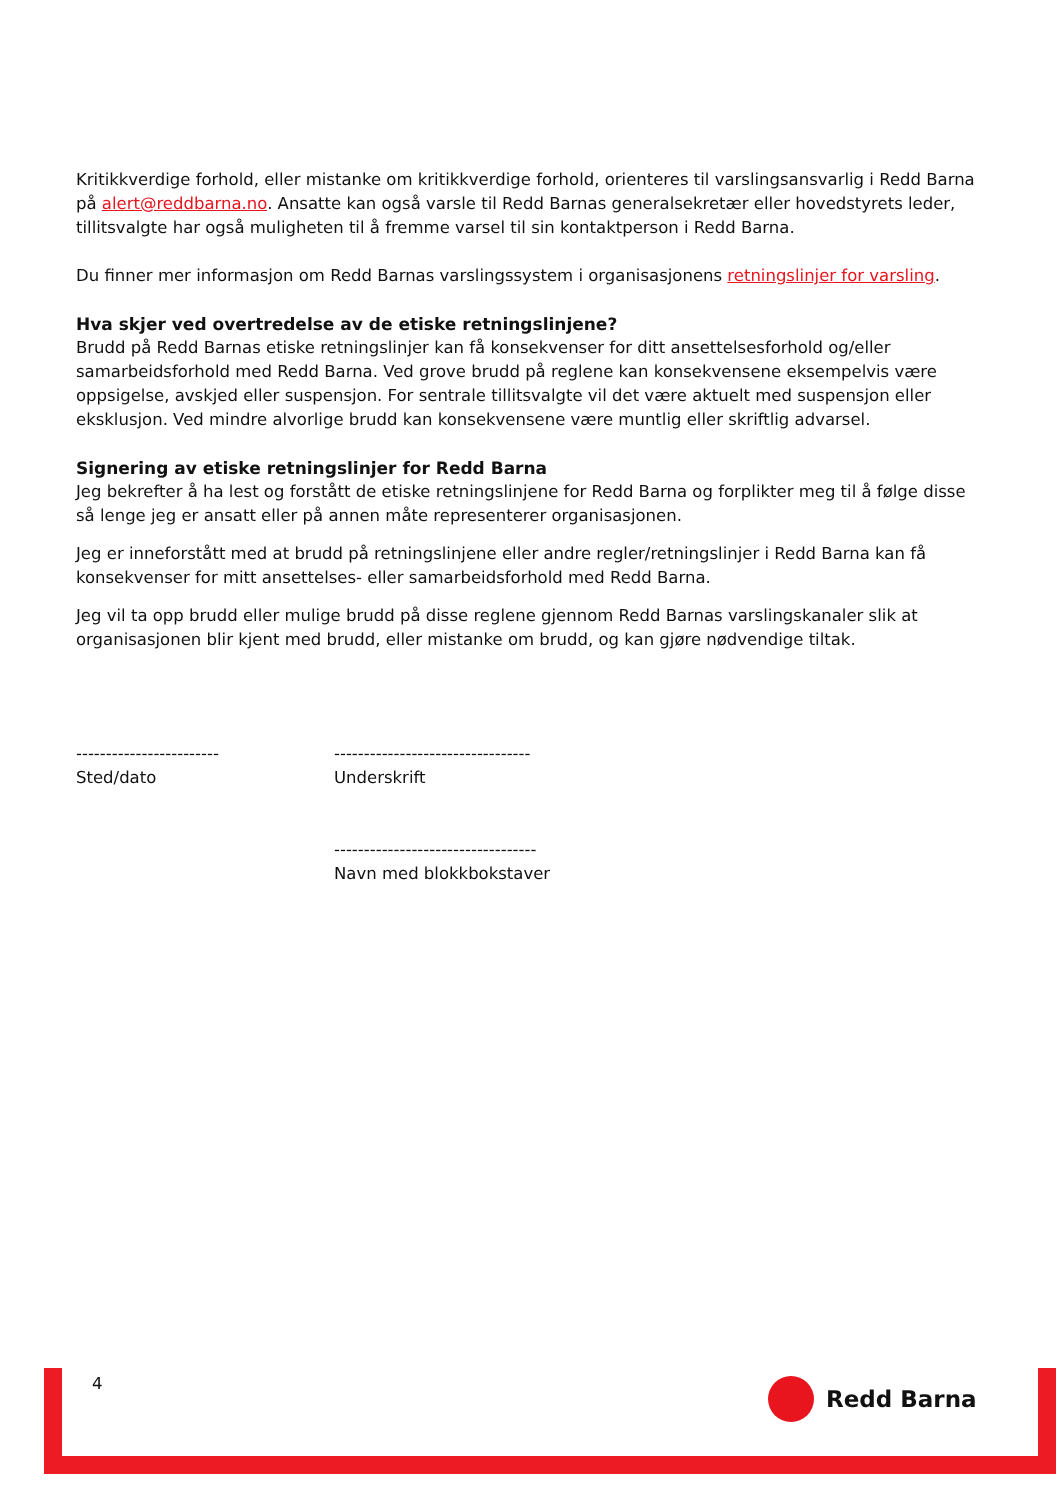Kritikkverdige forhold, eller mistanke om kritikkverdige forhold, orienteres til varslingsansvarlig i Redd Barna på alert@reddbarna.no. Ansatte kan også varsle til Redd Barnas generalsekretær eller hovedstyrets leder, tillitsvalgte har også muligheten til å fremme varsel til sin kontaktperson i Redd Barna.
Du finner mer informasjon om Redd Barnas varslingssystem i organisasjonens retningslinjer for varsling.
Hva skjer ved overtredelse av de etiske retningslinjene?
Brudd på Redd Barnas etiske retningslinjer kan få konsekvenser for ditt ansettelsesforhold og/eller samarbeidsforhold med Redd Barna. Ved grove brudd på reglene kan konsekvensene eksempelvis være oppsigelse, avskjed eller suspensjon. For sentrale tillitsvalgte vil det være aktuelt med suspensjon eller eksklusjon. Ved mindre alvorlige brudd kan konsekvensene være muntlig eller skriftlig advarsel.
Signering av etiske retningslinjer for Redd Barna
Jeg bekrefter å ha lest og forstått de etiske retningslinjene for Redd Barna og forplikter meg til å følge disse så lenge jeg er ansatt eller på annen måte representerer organisasjonen.
Jeg er inneforstått med at brudd på retningslinjene eller andre regler/retningslinjer i Redd Barna kan få konsekvenser for mitt ansettelses- eller samarbeidsforhold med Redd Barna.
Jeg vil ta opp brudd eller mulige brudd på disse reglene gjennom Redd Barnas varslingskanaler slik at organisasjonen blir kjent med brudd, eller mistanke om brudd, og kan gjøre nødvendige tiltak.
------------------------
Sted/dato
---------------------------------
Underskrift
----------------------------------
Navn med blokkbokstaver
4 Redd Barna